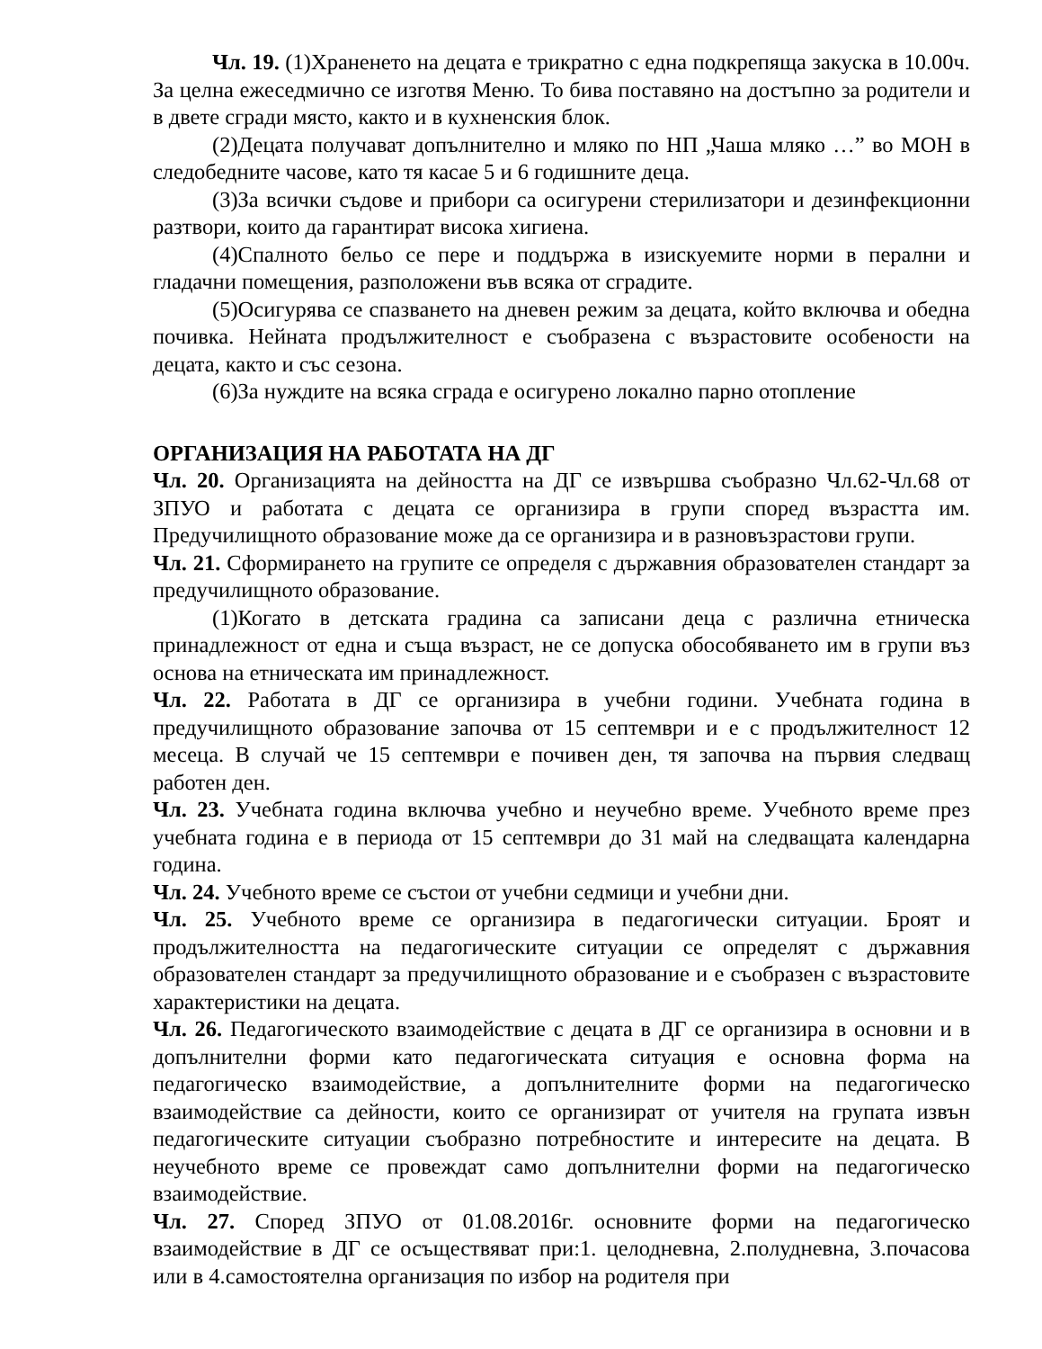Чл. 19. (1)Храненето на децата е трикратно с една подкрепяща закуска в 10.00ч. За целна ежеседмично се изготвя Меню. То бива поставяно на достъпно за родители и в двете сгради място, както и в кухненския блок.
(2)Децата получават допълнително и мляко по НП „Чаша мляко …” во МОН в следобедните часове, като тя касае 5 и 6 годишните деца.
(3)За всички съдове и прибори са осигурени стерилизатори и дезинфекционни разтвори, които да гарантират висока хигиена.
(4)Спалното бельо се пере и поддържа в изискуемите норми в перални и гладачни помещения, разположени във всяка от сградите.
(5)Осигурява се спазването на дневен режим за децата, който включва и обедна почивка. Нейната продължителност е съобразена с възрастовите особености на децата, както и със сезона.
(6)За нуждите на всяка сграда е осигурено локално парно отопление
ОРГАНИЗАЦИЯ НА РАБОТАТА НА ДГ
Чл. 20. Организацията на дейността на ДГ се извършва съобразно Чл.62-Чл.68 от ЗПУО и работата с децата се организира в групи според възрастта им. Предучилищното образование може да се организира и в разновъзрастови групи.
Чл. 21. Сформирането на групите се определя с държавния образователен стандарт за предучилищното образование.
(1)Когато в детската градина са записани деца с различна етническа принадлежност от една и съща възраст, не се допуска обособяването им в групи въз основа на етническата им принадлежност.
Чл. 22. Работата в ДГ се организира в учебни години. Учебната година в предучилищното образование започва от 15 септември и е с продължителност 12 месеца. В случай че 15 септември е почивен ден, тя започва на първия следващ работен ден.
Чл. 23. Учебната година включва учебно и неучебно време. Учебното време през учебната година е в периода от 15 септември до 31 май на следващата календарна година.
Чл. 24. Учебното време се състои от учебни седмици и учебни дни.
Чл. 25. Учебното време се организира в педагогически ситуации. Броят и продължителността на педагогическите ситуации се определят с държавния образователен стандарт за предучилищното образование и е съобразен с възрастовите характеристики на децата.
Чл. 26. Педагогическото взаимодействие с децата в ДГ се организира в основни и в допълнителни форми като педагогическата ситуация е основна форма на педагогическо взаимодействие, а допълнителните форми на педагогическо взаимодействие са дейности, които се организират от учителя на групата извън педагогическите ситуации съобразно потребностите и интересите на децата. В неучебното време се провеждат само допълнителни форми на педагогическо взаимодействие.
Чл. 27. Според ЗПУО от 01.08.2016г. основните форми на педагогическо взаимодействие в ДГ се осъществяват при:1. целодневна, 2.полудневна, 3.почасова или в 4.самостоятелна организация по избор на родителя при